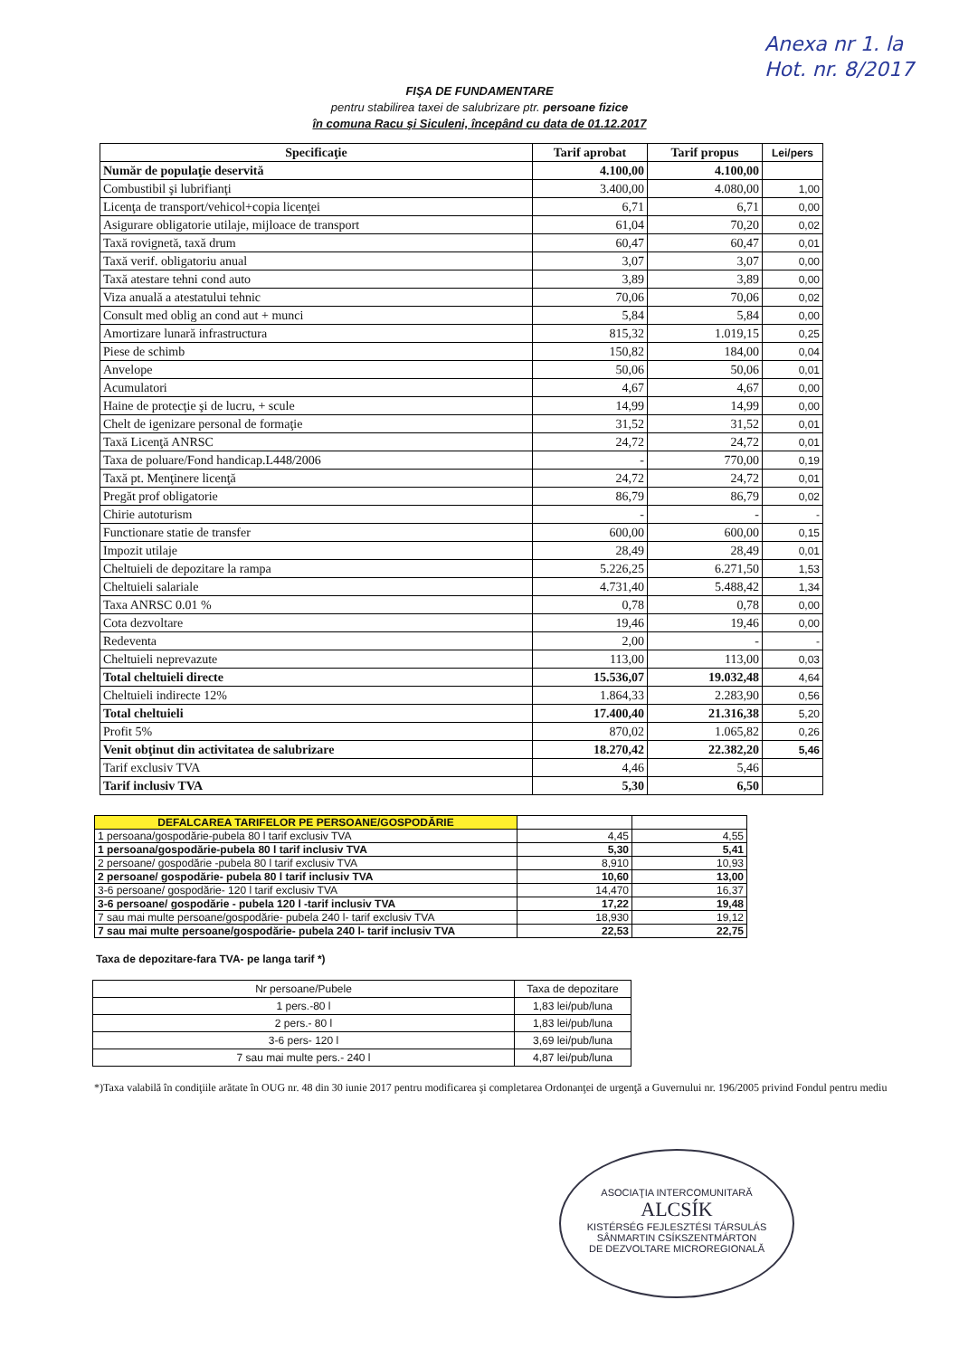Anexa nr 1. la
Hot. nr. 8/2017
FIŞA DE FUNDAMENTARE
pentru stabilirea taxei de salubrizare ptr. persoane fizice
în comuna Racu şi Siculeni, începând cu data de 01.12.2017
| Specificaţie | Tarif aprobat | Tarif propus | Lei/pers |
| --- | --- | --- | --- |
| Număr de populaţie deservită | 4.100,00 | 4.100,00 | |
| Combustibil şi lubrifianţi | 3.400,00 | 4.080,00 | 1,00 |
| Licenţa de transport/vehicol+copia licenţei | 6,71 | 6,71 | 0,00 |
| Asigurare obligatorie utilaje, mijloace de transport | 61,04 | 70,20 | 0,02 |
| Taxă rovignetă, taxă drum | 60,47 | 60,47 | 0,01 |
| Taxă verif. obligatoriu anual | 3,07 | 3,07 | 0,00 |
| Taxă atestare tehni cond auto | 3,89 | 3,89 | 0,00 |
| Viza anuală a atestatului tehnic | 70,06 | 70,06 | 0,02 |
| Consult med oblig an cond aut + munci | 5,84 | 5,84 | 0,00 |
| Amortizare lunară infrastructura | 815,32 | 1.019,15 | 0,25 |
| Piese de schimb | 150,82 | 184,00 | 0,04 |
| Anvelope | 50,06 | 50,06 | 0,01 |
| Acumulatori | 4,67 | 4,67 | 0,00 |
| Haine de protecţie şi de lucru, + scule | 14,99 | 14,99 | 0,00 |
| Chelt de igenizare personal de formaţie | 31,52 | 31,52 | 0,01 |
| Taxă Licenţă ANRSC | 24,72 | 24,72 | 0,01 |
| Taxa de poluare/Fond handicap.L448/2006 | - | 770,00 | 0,19 |
| Taxă pt. Menţinere licenţă | 24,72 | 24,72 | 0,01 |
| Pregăt prof obligatorie | 86,79 | 86,79 | 0,02 |
| Chirie autoturism | - | - | - |
| Functionare statie de transfer | 600,00 | 600,00 | 0,15 |
| Impozit utilaje | 28,49 | 28,49 | 0,01 |
| Cheltuieli de depozitare la rampa | 5.226,25 | 6.271,50 | 1,53 |
| Cheltuieli salariale | 4.731,40 | 5.488,42 | 1,34 |
| Taxa ANRSC 0.01 % | 0,78 | 0,78 | 0,00 |
| Cota dezvoltare | 19,46 | 19,46 | 0,00 |
| Redeventa | 2,00 | - | - |
| Cheltuieli neprevazute | 113,00 | 113,00 | 0,03 |
| Total cheltuieli directe | 15.536,07 | 19.032,48 | 4,64 |
| Cheltuieli indirecte 12% | 1.864,33 | 2.283,90 | 0,56 |
| Total cheltuieli | 17.400,40 | 21.316,38 | 5,20 |
| Profit 5% | 870,02 | 1.065,82 | 0,26 |
| Venit obţinut din activitatea de salubrizare | 18.270,42 | 22.382,20 | 5,46 |
| Tarif exclusiv TVA | 4,46 | 5,46 | |
| Tarif inclusiv TVA | 5,30 | 6,50 | |
| DEFALCAREA TARIFELOR PE PERSOANE/GOSPODĂRIE | | |
| 1 persoana/gospodărie-pubela 80 l tarif exclusiv TVA | 4,45 | 4,55 |
| 1 persoana/gospodărie-pubela 80 l tarif inclusiv TVA | 5,30 | 5,41 |
| 2 persoane/ gospodărie -pubela 80 l tarif exclusiv TVA | 8,910 | 10,93 |
| 2 persoane/ gospodărie- pubela 80 l tarif inclusiv TVA | 10,60 | 13,00 |
| 3-6 persoane/ gospodărie- 120 l tarif exclusiv TVA | 14,470 | 16,37 |
| 3-6 persoane/ gospodărie - pubela 120 l -tarif inclusiv TVA | 17,22 | 19,48 |
| 7 sau mai multe persoane/gospodărie- pubela 240 l- tarif exclusiv TVA | 18,930 | 19,12 |
| 7 sau mai multe persoane/gospodărie- pubela 240 l- tarif inclusiv TVA | 22,53 | 22,75 |
Taxa de depozitare-fara TVA- pe langa tarif *)
| Nr persoane/Pubele | Taxa de depozitare |
| --- | --- |
| 1 pers.-80 l | 1,83 lei/pub/luna |
| 2 pers.- 80 l | 1,83 lei/pub/luna |
| 3-6 pers- 120 l | 3,69 lei/pub/luna |
| 7 sau mai multe pers.- 240 l | 4,87 lei/pub/luna |
*)Taxa valabilă în condiţiile arătate în OUG nr. 48 din 30 iunie 2017 pentru modificarea şi completarea Ordonanţei de urgenţă a Guvernului nr. 196/2005 privind Fondul pentru mediu
ASOCIAŢIA INTERCOMUNITARĂ
ALCSÍK
KISTÉRSÉG FEJLESZTÉSI TÁRSULÁS
SÂNMARTIN CSÍKSZENTMÁRTON
DE DEZVOLTARE MICROREGIONALĂ